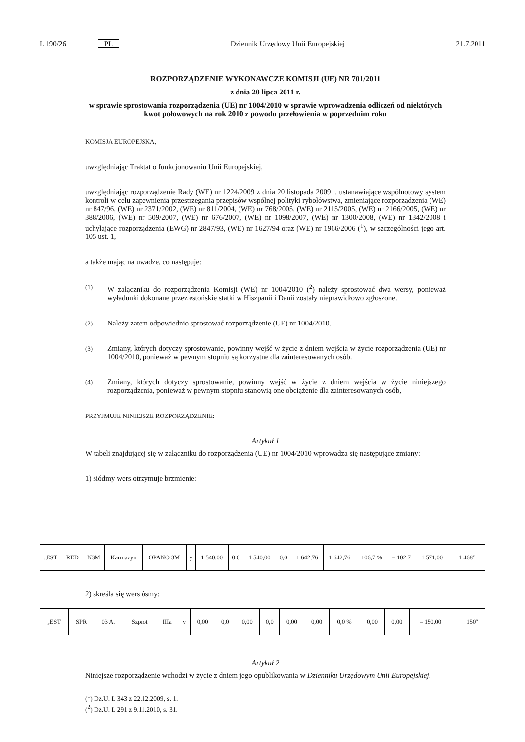L 190/26 PL Dziennik Urzędowy Unii Europejskiej 21.7.2011
ROZPORZĄDZENIE WYKONAWCZE KOMISJI (UE) NR 701/2011
z dnia 20 lipca 2011 r.
w sprawie sprostowania rozporządzenia (UE) nr 1004/2010 w sprawie wprowadzenia odliczeń od niektórych kwot połowowych na rok 2010 z powodu przełowienia w poprzednim roku
KOMISJA EUROPEJSKA,
uwzględniając Traktat o funkcjonowaniu Unii Europejskiej,
uwzględniając rozporządzenie Rady (WE) nr 1224/2009 z dnia 20 listopada 2009 r. ustanawiające wspólnotowy system kontroli w celu zapewnienia przestrzegania przepisów wspólnej polityki rybołówstwa, zmieniające rozporządzenia (WE) nr 847/96, (WE) nr 2371/2002, (WE) nr 811/2004, (WE) nr 768/2005, (WE) nr 2115/2005, (WE) nr 2166/2005, (WE) nr 388/2006, (WE) nr 509/2007, (WE) nr 676/2007, (WE) nr 1098/2007, (WE) nr 1300/2008, (WE) nr 1342/2008 i uchylające rozporządzenia (EWG) nr 2847/93, (WE) nr 1627/94 oraz (WE) nr 1966/2006 (<sup>1</sup>), w szczególności jego art. 105 ust. 1,
a także mając na uwadze, co następuje:
(1)
W załączniku do rozporządzenia Komisji (WE) nr 1004/2010 (<sup>2</sup>) należy sprostować dwa wersy, ponieważ wyładunki dokonane przez estońskie statki w Hiszpanii i Danii zostały nieprawidłowo zgłoszone.
(2)
Należy zatem odpowiednio sprostować rozporządzenie (UE) nr 1004/2010.
(3)
Zmiany, których dotyczy sprostowanie, powinny wejść w życie z dniem wejścia w życie rozporządzenia (UE) nr 1004/2010, ponieważ w pewnym stopniu są korzystne dla zainteresowanych osób.
(4)
Zmiany, których dotyczy sprostowanie, powinny wejść w życie z dniem wejścia w życie niniejszego rozporządzenia, ponieważ w pewnym stopniu stanowią one obciążenie dla zainteresowanych osób,
PRZYJMUJE NINIEJSZE ROZPORZĄDZENIE:
Artykuł 1
W tabeli znajdującej się w załączniku do rozporządzenia (UE) nr 1004/2010 wprowadza się następujące zmiany:
1) siódmy wers otrzymuje brzmienie:
| „EST | RED | N3M | Karmazyn | OPANO 3M | y | 1 540,00 | 0,0 | 1 540,00 | 0,0 | 1 642,76 | 1 642,76 | 106,7 % | – 102,7 | 1 571,00 | | 1 468” | |
2) skreśla się wers ósmy:
| „EST | SPR | 03 A. | Szprot | IIIa | y | 0,00 | 0,0 | 0,00 | 0,0 | 0,00 | 0,00 | 0,0 % | 0,00 | 0,00 | – 150,00 | | 150” |
Artykuł 2
Niniejsze rozporządzenie wchodzi w życie z dniem jego opublikowania w Dzienniku Urzędowym Unii Europejskiej.
(<sup>1</sup>) Dz.U. L 343 z 22.12.2009, s. 1.
(<sup>2</sup>) Dz.U. L 291 z 9.11.2010, s. 31.